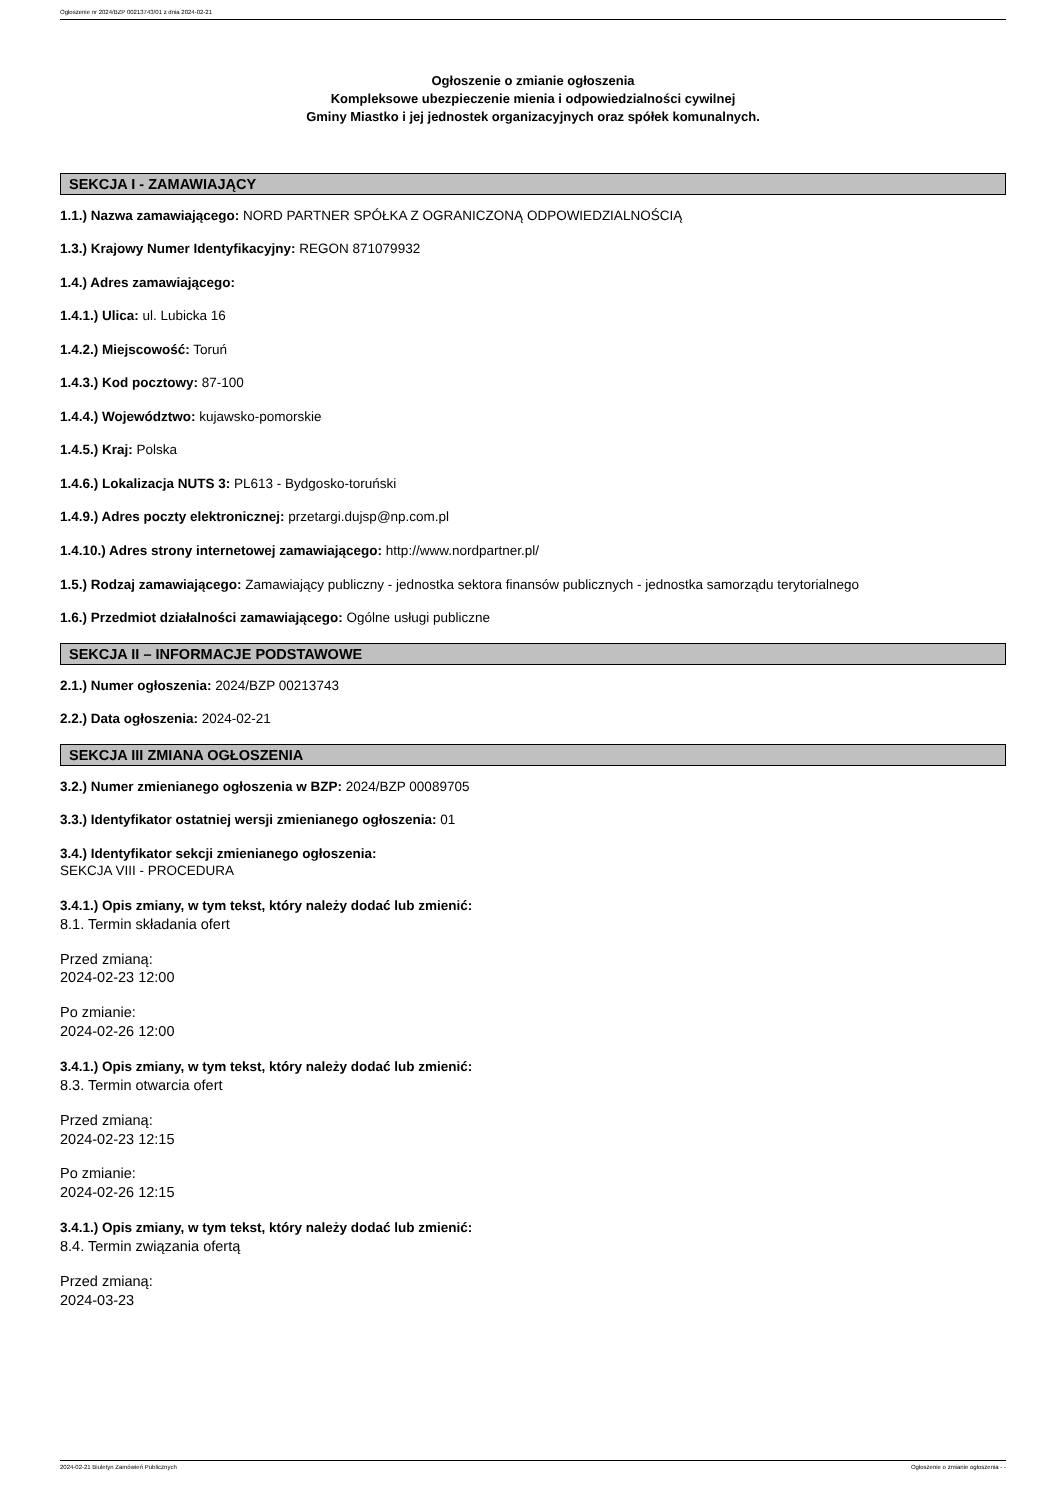Ogłoszenie nr 2024/BZP 00213743/01 z dnia 2024-02-21
Ogłoszenie o zmianie ogłoszenia
Kompleksowe ubezpieczenie mienia i odpowiedzialności cywilnej
Gminy Miastko i jej jednostek organizacyjnych oraz spółek komunalnych.
SEKCJA I - ZAMAWIAJĄCY
1.1.) Nazwa zamawiającego: NORD PARTNER SPÓŁKA Z OGRANICZONĄ ODPOWIEDZIALNOŚCIĄ
1.3.) Krajowy Numer Identyfikacyjny: REGON 871079932
1.4.) Adres zamawiającego:
1.4.1.) Ulica: ul. Lubicka 16
1.4.2.) Miejscowość: Toruń
1.4.3.) Kod pocztowy: 87-100
1.4.4.) Województwo: kujawsko-pomorskie
1.4.5.) Kraj: Polska
1.4.6.) Lokalizacja NUTS 3: PL613 - Bydgosko-toruński
1.4.9.) Adres poczty elektronicznej: przetargi.dujsp@np.com.pl
1.4.10.) Adres strony internetowej zamawiającego: http://www.nordpartner.pl/
1.5.) Rodzaj zamawiającego: Zamawiający publiczny - jednostka sektora finansów publicznych - jednostka samorządu terytorialnego
1.6.) Przedmiot działalności zamawiającego: Ogólne usługi publiczne
SEKCJA II – INFORMACJE PODSTAWOWE
2.1.) Numer ogłoszenia: 2024/BZP 00213743
2.2.) Data ogłoszenia: 2024-02-21
SEKCJA III ZMIANA OGŁOSZENIA
3.2.) Numer zmienianego ogłoszenia w BZP: 2024/BZP 00089705
3.3.) Identyfikator ostatniej wersji zmienianego ogłoszenia: 01
3.4.) Identyfikator sekcji zmienianego ogłoszenia:
SEKCJA VIII - PROCEDURA
3.4.1.) Opis zmiany, w tym tekst, który należy dodać lub zmienić:
8.1. Termin składania ofert
Przed zmianą:
2024-02-23 12:00
Po zmianie:
2024-02-26 12:00
3.4.1.) Opis zmiany, w tym tekst, który należy dodać lub zmienić:
8.3. Termin otwarcia ofert
Przed zmianą:
2024-02-23 12:15
Po zmianie:
2024-02-26 12:15
3.4.1.) Opis zmiany, w tym tekst, który należy dodać lub zmienić:
8.4. Termin związania ofertą
Przed zmianą:
2024-03-23
2024-02-21 Biuletyn Zamówień Publicznych Ogłoszenie o zmianie ogłoszenia - -